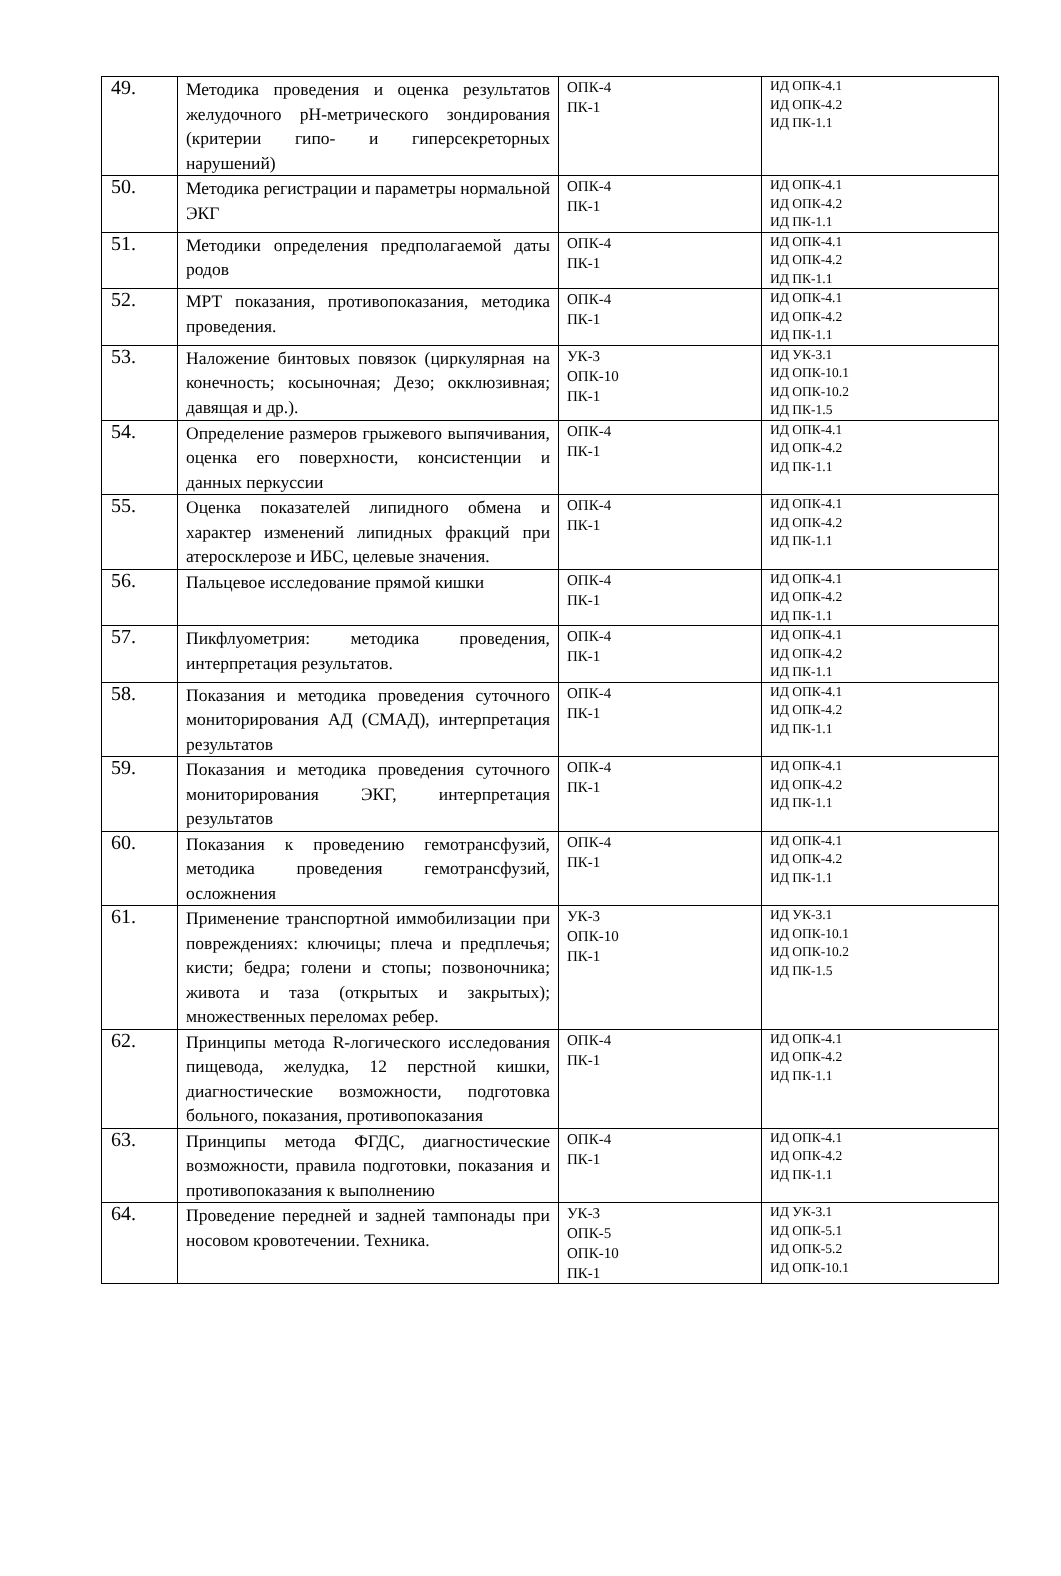| 49. | Методика проведения и оценка результатов желудочного pH-метрического зондирования (критерии гипо- и гиперсекреторных нарушений) | ОПК-4 ПК-1 | ИД ОПК-4.1 ИД ОПК-4.2 ИД ПК-1.1 |
| 50. | Методика регистрации и параметры нормальной ЭКГ | ОПК-4 ПК-1 | ИД ОПК-4.1 ИД ОПК-4.2 ИД ПК-1.1 |
| 51. | Методики определения предполагаемой даты родов | ОПК-4 ПК-1 | ИД ОПК-4.1 ИД ОПК-4.2 ИД ПК-1.1 |
| 52. | МРТ показания, противопоказания, методика проведения. | ОПК-4 ПК-1 | ИД ОПК-4.1 ИД ОПК-4.2 ИД ПК-1.1 |
| 53. | Наложение бинтовых повязок (циркулярная на конечность; косыночная; Дезо; окклюзивная; давящая и др.). | УК-3 ОПК-10 ПК-1 | ИД УК-3.1 ИД ОПК-10.1 ИД ОПК-10.2 ИД ПК-1.5 |
| 54. | Определение размеров грыжевого выпячивания, оценка его поверхности, консистенции и данных перкуссии | ОПК-4 ПК-1 | ИД ОПК-4.1 ИД ОПК-4.2 ИД ПК-1.1 |
| 55. | Оценка показателей липидного обмена и характер изменений липидных фракций при атеросклерозе и ИБС, целевые значения. | ОПК-4 ПК-1 | ИД ОПК-4.1 ИД ОПК-4.2 ИД ПК-1.1 |
| 56. | Пальцевое исследование прямой кишки | ОПК-4 ПК-1 | ИД ОПК-4.1 ИД ОПК-4.2 ИД ПК-1.1 |
| 57. | Пикфлуометрия: методика проведения, интерпретация результатов. | ОПК-4 ПК-1 | ИД ОПК-4.1 ИД ОПК-4.2 ИД ПК-1.1 |
| 58. | Показания и методика проведения суточного мониторирования АД (СМАД), интерпретация результатов | ОПК-4 ПК-1 | ИД ОПК-4.1 ИД ОПК-4.2 ИД ПК-1.1 |
| 59. | Показания и методика проведения суточного мониторирования ЭКГ, интерпретация результатов | ОПК-4 ПК-1 | ИД ОПК-4.1 ИД ОПК-4.2 ИД ПК-1.1 |
| 60. | Показания к проведению гемотрансфузий, методика проведения гемотрансфузий, осложнения | ОПК-4 ПК-1 | ИД ОПК-4.1 ИД ОПК-4.2 ИД ПК-1.1 |
| 61. | Применение транспортной иммобилизации при повреждениях: ключицы; плеча и предплечья; кисти; бедра; голени и стопы; позвоночника; живота и таза (открытых и закрытых); множественных переломах ребер. | УК-3 ОПК-10 ПК-1 | ИД УК-3.1 ИД ОПК-10.1 ИД ОПК-10.2 ИД ПК-1.5 |
| 62. | Принципы метода R-логического исследования пищевода, желудка, 12 перстной кишки, диагностические возможности, подготовка больного, показания, противопоказания | ОПК-4 ПК-1 | ИД ОПК-4.1 ИД ОПК-4.2 ИД ПК-1.1 |
| 63. | Принципы метода ФГДС, диагностические возможности, правила подготовки, показания и противопоказания к выполнению | ОПК-4 ПК-1 | ИД ОПК-4.1 ИД ОПК-4.2 ИД ПК-1.1 |
| 64. | Проведение передней и задней тампонады при носовом кровотечении. Техника. | УК-3 ОПК-5 ОПК-10 ПК-1 | ИД УК-3.1 ИД ОПК-5.1 ИД ОПК-5.2 ИД ОПК-10.1 |